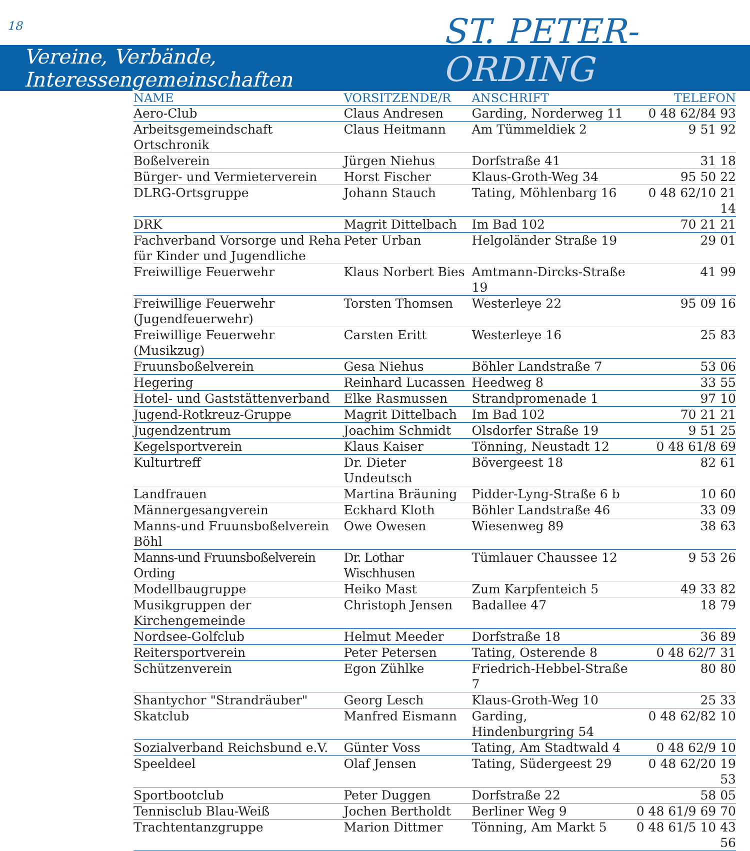18
Vereine, Verbände, Interessengemeinschaften
ST. PETER-
ORDING
| NAME | VORSITZENDE/R | ANSCHRIFT | TELEFON |
| --- | --- | --- | --- |
| Aero-Club | Claus Andresen | Garding, Norderweg 11 | 0 48 62/84 93 |
| Arbeitsgemeindschaft Ortschronik | Claus Heitmann | Am Tümmeldiek 2 | 9 51 92 |
| Boßelverein | Jürgen Niehus | Dorfstraße 41 | 31 18 |
| Bürger- und Vermieterverein | Horst Fischer | Klaus-Groth-Weg 34 | 95 50 22 |
| DLRG-Ortsgruppe | Johann Stauch | Tating, Möhlenbarg 16 | 0 48 62/10 21 14 |
| DRK | Magrit Dittelbach | Im Bad 102 | 70 21 21 |
| Fachverband Vorsorge und Reha für Kinder und Jugendliche | Peter Urban | Helgoländer Straße 19 | 29 01 |
| Freiwillige Feuerwehr | Klaus Norbert Bies | Amtmann-Dircks-Straße 19 | 41 99 |
| Freiwillige Feuerwehr (Jugendfeuerwehr) | Torsten Thomsen | Westerleye 22 | 95 09 16 |
| Freiwillige Feuerwehr (Musikzug) | Carsten Eritt | Westerleye 16 | 25 83 |
| Fruunsboßelverein | Gesa Niehus | Böhler Landstraße 7 | 53 06 |
| Hegering | Reinhard Lucassen | Heedweg 8 | 33 55 |
| Hotel- und Gaststättenverband | Elke Rasmussen | Strandpromenade 1 | 97 10 |
| Jugend-Rotkreuz-Gruppe | Magrit Dittelbach | Im Bad 102 | 70 21 21 |
| Jugendzentrum | Joachim Schmidt | Olsdorfer Straße 19 | 9 51 25 |
| Kegelsportverein | Klaus Kaiser | Tönning, Neustadt 12 | 0 48 61/8 69 |
| Kulturtreff | Dr. Dieter Undeutsch | Bövergeest 18 | 82 61 |
| Landfrauen | Martina Bräuning | Pidder-Lyng-Straße 6 b | 10 60 |
| Männergesangverein | Eckhard Kloth | Böhler Landstraße 46 | 33 09 |
| Manns-und Fruunsboßelverein Böhl | Owe Owesen | Wiesenweg 89 | 38 63 |
| Manns-und Fruunsboßelverein Ording | Dr. Lothar Wischhusen | Tümlauer Chaussee 12 | 9 53 26 |
| Modellbaugruppe | Heiko Mast | Zum Karpfenteich 5 | 49 33 82 |
| Musikgruppen der Kirchengemeinde | Christoph Jensen | Badallee 47 | 18 79 |
| Nordsee-Golfclub | Helmut Meeder | Dorfstraße 18 | 36 89 |
| Reitersportverein | Peter Petersen | Tating, Osterende 8 | 0 48 62/7 31 |
| Schützenverein | Egon Zühlke | Friedrich-Hebbel-Straße 7 | 80 80 |
| Shantychor "Strandräuber" | Georg Lesch | Klaus-Groth-Weg 10 | 25 33 |
| Skatclub | Manfred Eismann | Garding, Hindenburgring 54 | 0 48 62/82 10 |
| Sozialverband Reichsbund e.V. | Günter Voss | Tating, Am Stadtwald 4 | 0 48 62/9 10 |
| Speeldeel | Olaf Jensen | Tating, Südergeest 29 | 0 48 62/20 19 53 |
| Sportbootclub | Peter Duggen | Dorfstraße 22 | 58 05 |
| Tennisclub Blau-Weiß | Jochen Bertholdt | Berliner Weg 9 | 0 48 61/9 69 70 |
| Trachtentanzgruppe | Marion Dittmer | Tönning, Am Markt 5 | 0 48 61/5 10 43 56 |